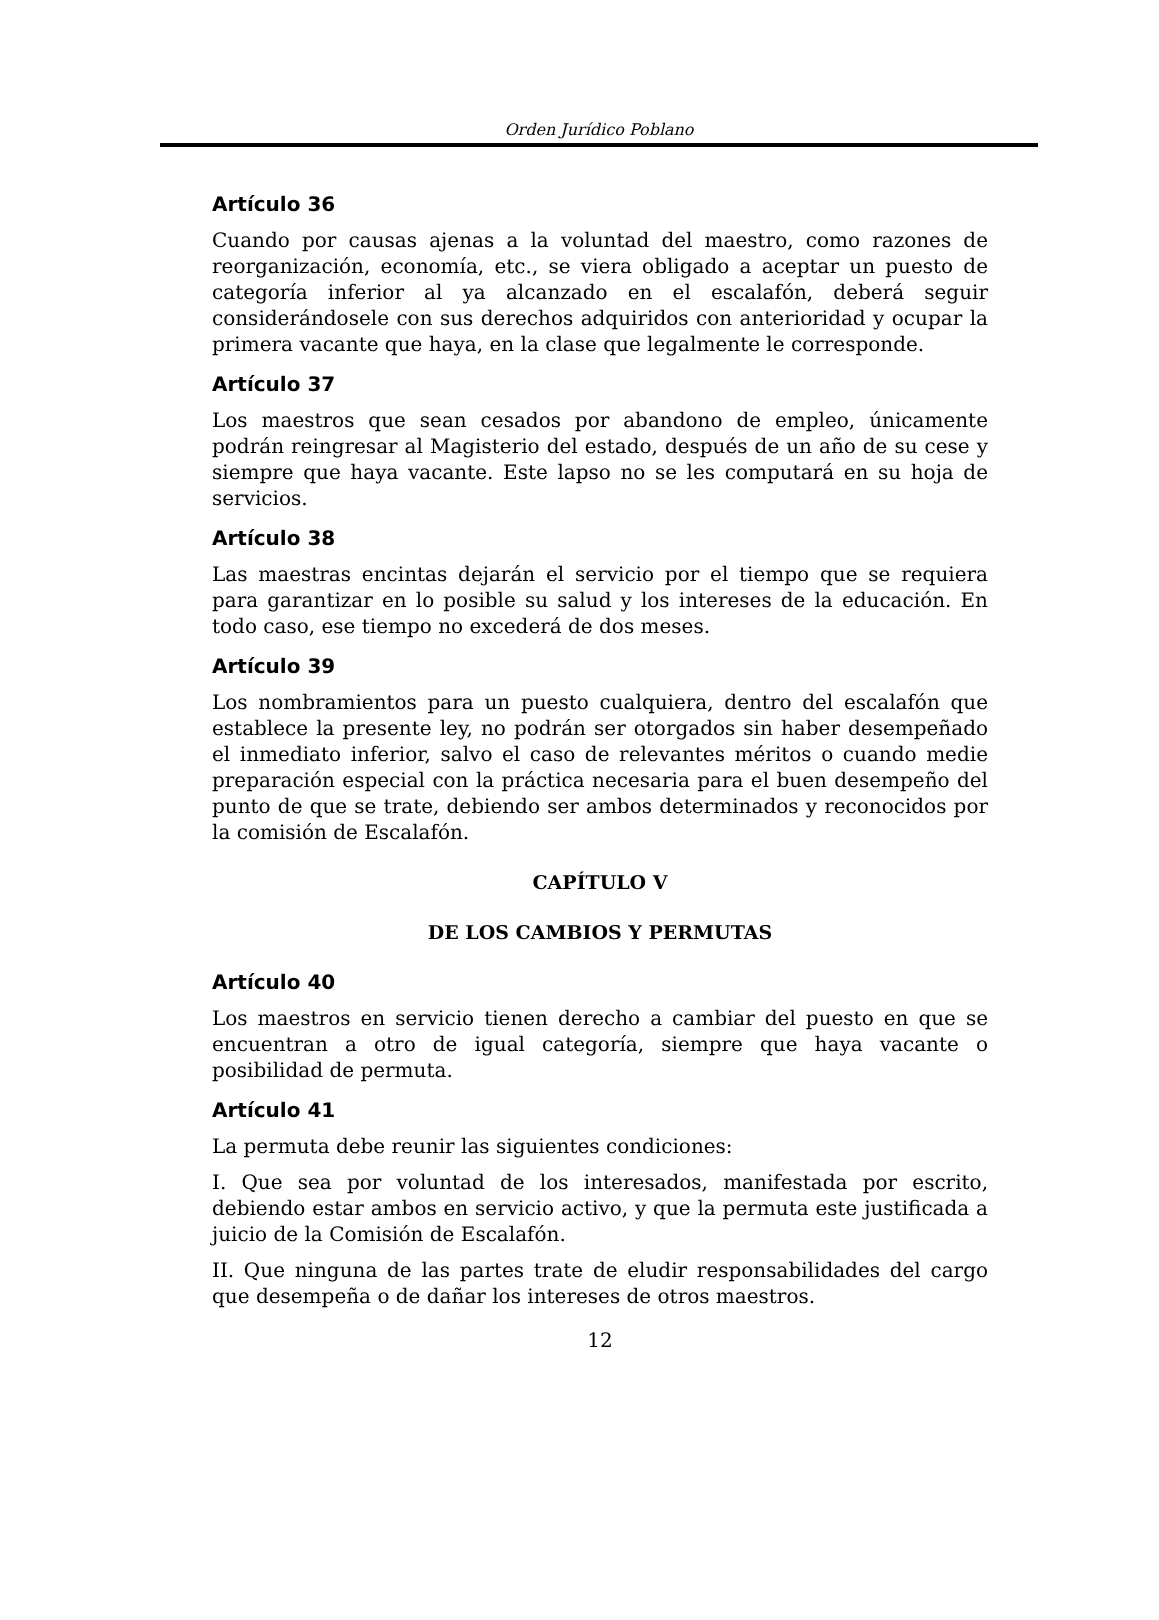Orden Jurídico Poblano
Artículo 36
Cuando por causas ajenas a la voluntad del maestro, como razones de reorganización, economía, etc., se viera obligado a aceptar un puesto de categoría inferior al ya alcanzado en el escalafón, deberá seguir considerándosele con sus derechos adquiridos con anterioridad y ocupar la primera vacante que haya, en la clase que legalmente le corresponde.
Artículo 37
Los maestros que sean cesados por abandono de empleo, únicamente podrán reingresar al Magisterio del estado, después de un año de su cese y siempre que haya vacante. Este lapso no se les computará en su hoja de servicios.
Artículo 38
Las maestras encintas dejarán el servicio por el tiempo que se requiera para garantizar en lo posible su salud y los intereses de la educación. En todo caso, ese tiempo no excederá de dos meses.
Artículo 39
Los nombramientos para un puesto cualquiera, dentro del escalafón que establece la presente ley, no podrán ser otorgados sin haber desempeñado el inmediato inferior, salvo el caso de relevantes méritos o cuando medie preparación especial con la práctica necesaria para el buen desempeño del punto de que se trate, debiendo ser ambos determinados y reconocidos por la comisión de Escalafón.
CAPÍTULO V
DE LOS CAMBIOS Y PERMUTAS
Artículo 40
Los maestros en servicio tienen derecho a cambiar del puesto en que se encuentran a otro de igual categoría, siempre que haya vacante o posibilidad de permuta.
Artículo 41
La permuta debe reunir las siguientes condiciones:
I. Que sea por voluntad de los interesados, manifestada por escrito, debiendo estar ambos en servicio activo, y que la permuta este justificada a juicio de la Comisión de Escalafón.
II. Que ninguna de las partes trate de eludir responsabilidades del cargo que desempeña o de dañar los intereses de otros maestros.
12